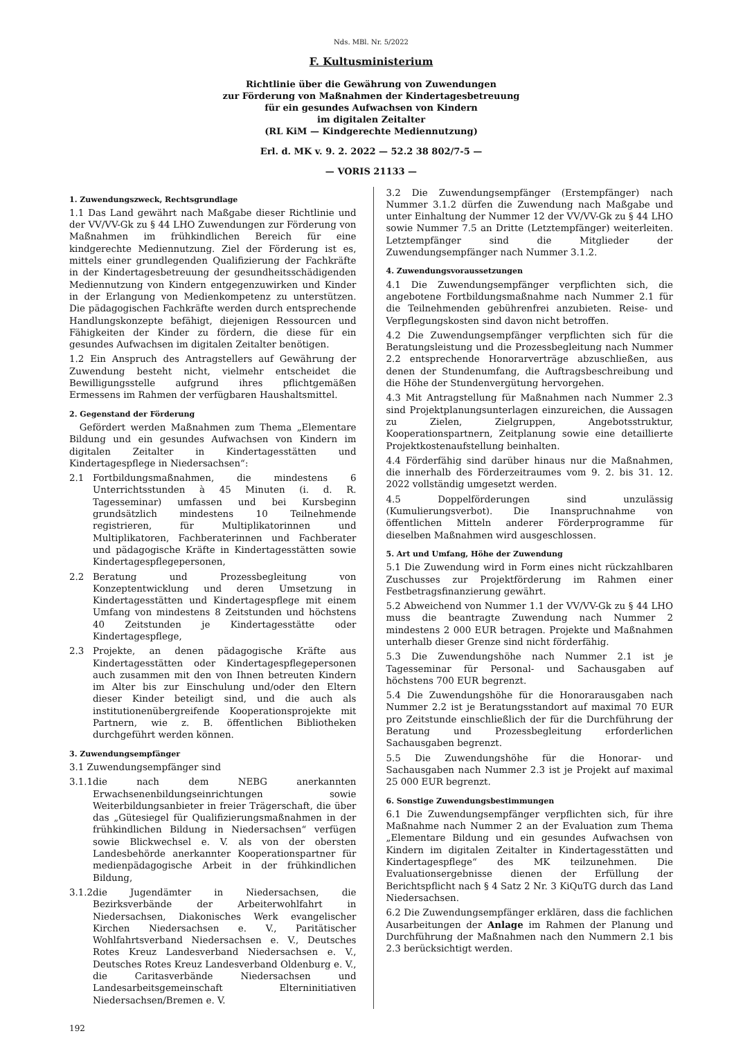Nds. MBl. Nr. 5/2022
F. Kultusministerium
Richtlinie über die Gewährung von Zuwendungen
zur Förderung von Maßnahmen der Kindertagesbetreuung
für ein gesundes Aufwachsen von Kindern
im digitalen Zeitalter
(RL KiM — Kindgerechte Mediennutzung)
Erl. d. MK v. 9. 2. 2022 — 52.2 38 802/7-5 —
— VORIS 21133 —
1. Zuwendungszweck, Rechtsgrundlage
1.1 Das Land gewährt nach Maßgabe dieser Richtlinie und der VV/VV-Gk zu § 44 LHO Zuwendungen zur Förderung von Maßnahmen im frühkindlichen Bereich für eine kindgerechte Mediennutzung. Ziel der Förderung ist es, mittels einer grundlegenden Qualifizierung der Fachkräfte in der Kindertagesbetreuung der gesundheitsschädigenden Mediennutzung von Kindern entgegenzuwirken und Kinder in der Erlangung von Medienkompetenz zu unterstützen. Die pädagogischen Fachkräfte werden durch entsprechende Handlungskonzepte befähigt, diejenigen Ressourcen und Fähigkeiten der Kinder zu fördern, die diese für ein gesundes Aufwachsen im digitalen Zeitalter benötigen.
1.2 Ein Anspruch des Antragstellers auf Gewährung der Zuwendung besteht nicht, vielmehr entscheidet die Bewilligungsstelle aufgrund ihres pflichtgemäßen Ermessens im Rahmen der verfügbaren Haushaltsmittel.
2. Gegenstand der Förderung
Gefördert werden Maßnahmen zum Thema „Elementare Bildung und ein gesundes Aufwachsen von Kindern im digitalen Zeitalter in Kindertagesstätten und Kindertagespflege in Niedersachsen“:
2.1 Fortbildungsmaßnahmen, die mindestens 6 Unterrichtsstunden à 45 Minuten (i. d. R. Tagesseminar) umfassen und bei Kursbeginn grundsätzlich mindestens 10 Teilnehmende registrieren, für Multiplikatorinnen und Multiplikatoren, Fachberaterinnen und Fachberater und pädagogische Kräfte in Kindertagesstätten sowie Kindertagespflegepersonen,
2.2 Beratung und Prozessbegleitung von Konzeptentwicklung und deren Umsetzung in Kindertagesstätten und Kindertagespflege mit einem Umfang von mindestens 8 Zeitstunden und höchstens 40 Zeitstunden je Kindertagesstätte oder Kindertagespflege,
2.3 Projekte, an denen pädagogische Kräfte aus Kindertagesstätten oder Kindertagespflegepersonen auch zusammen mit den von Ihnen betreuten Kindern im Alter bis zur Einschulung und/oder den Eltern dieser Kinder beteiligt sind, und die auch als institutionenübergreifende Kooperationsprojekte mit Partnern, wie z. B. öffentlichen Bibliotheken durchgeführt werden können.
3. Zuwendungsempfänger
3.1 Zuwendungsempfänger sind
3.1.1 die nach dem NEBG anerkannten Erwachsenenbildungseinrichtungen sowie Weiterbildungsanbieter in freier Trägerschaft, die über das „Gütesiegel für Qualifizierungsmaßnahmen in der frühkindlichen Bildung in Niedersachsen“ verfügen sowie Blickwechsel e. V. als von der obersten Landesbehörde anerkannter Kooperationspartner für medienpädagogische Arbeit in der frühkindlichen Bildung,
3.1.2 die Jugendämter in Niedersachsen, die Bezirksverbände der Arbeiterwohlfahrt in Niedersachsen, Diakonisches Werk evangelischer Kirchen Niedersachsen e. V., Paritätischer Wohlfahrtsverband Niedersachsen e. V., Deutsches Rotes Kreuz Landesverband Niedersachsen e. V., Deutsches Rotes Kreuz Landesverband Oldenburg e. V., die Caritasverbände Niedersachsen und Landesarbeitsgemeinschaft Elterninitiativen Niedersachsen/Bremen e. V.
3.2 Die Zuwendungsempfänger (Erstempfänger) nach Nummer 3.1.2 dürfen die Zuwendung nach Maßgabe und unter Einhaltung der Nummer 12 der VV/VV-Gk zu § 44 LHO sowie Nummer 7.5 an Dritte (Letztempfänger) weiterleiten. Letztempfänger sind die Mitglieder der Zuwendungsempfänger nach Nummer 3.1.2.
4. Zuwendungsvoraussetzungen
4.1 Die Zuwendungsempfänger verpflichten sich, die angebotene Fortbildungsmaßnahme nach Nummer 2.1 für die Teilnehmenden gebührenfrei anzubieten. Reise- und Verpflegungskosten sind davon nicht betroffen.
4.2 Die Zuwendungsempfänger verpflichten sich für die Beratungsleistung und die Prozessbegleitung nach Nummer 2.2 entsprechende Honorarverträge abzuschließen, aus denen der Stundenumfang, die Auftragsbeschreibung und die Höhe der Stundenvergütung hervorgehen.
4.3 Mit Antragstellung für Maßnahmen nach Nummer 2.3 sind Projektplanungsunterlagen einzureichen, die Aussagen zu Zielen, Zielgruppen, Angebotsstruktur, Kooperationspartnern, Zeitplanung sowie eine detaillierte Projektkostenaufstellung beinhalten.
4.4 Förderfähig sind darüber hinaus nur die Maßnahmen, die innerhalb des Förderzeitraumes vom 9. 2. bis 31. 12. 2022 vollständig umgesetzt werden.
4.5 Doppelförderungen sind unzulässig (Kumulierungsverbot). Die Inanspruchnahme von öffentlichen Mitteln anderer Förderprogramme für dieselben Maßnahmen wird ausgeschlossen.
5. Art und Umfang, Höhe der Zuwendung
5.1 Die Zuwendung wird in Form eines nicht rückzahlbaren Zuschusses zur Projektförderung im Rahmen einer Festbetragsfinanzierung gewährt.
5.2 Abweichend von Nummer 1.1 der VV/VV-Gk zu § 44 LHO muss die beantragte Zuwendung nach Nummer 2 mindestens 2 000 EUR betragen. Projekte und Maßnahmen unterhalb dieser Grenze sind nicht förderfähig.
5.3 Die Zuwendungshöhe nach Nummer 2.1 ist je Tagesseminar für Personal- und Sachausgaben auf höchstens 700 EUR begrenzt.
5.4 Die Zuwendungshöhe für die Honorarausgaben nach Nummer 2.2 ist je Beratungsstandort auf maximal 70 EUR pro Zeitstunde einschließlich der für die Durchführung der Beratung und Prozessbegleitung erforderlichen Sachausgaben begrenzt.
5.5 Die Zuwendungshöhe für die Honorar- und Sachausgaben nach Nummer 2.3 ist je Projekt auf maximal 25 000 EUR begrenzt.
6. Sonstige Zuwendungsbestimmungen
6.1 Die Zuwendungsempfänger verpflichten sich, für ihre Maßnahme nach Nummer 2 an der Evaluation zum Thema „Elementare Bildung und ein gesundes Aufwachsen von Kindern im digitalen Zeitalter in Kindertagesstätten und Kindertagespflege“ des MK teilzunehmen. Die Evaluationsergebnisse dienen der Erfüllung der Berichtspflicht nach § 4 Satz 2 Nr. 3 KiQuTG durch das Land Niedersachsen.
6.2 Die Zuwendungsempfänger erklären, dass die fachlichen Ausarbeitungen der Anlage im Rahmen der Planung und Durchführung der Maßnahmen nach den Nummern 2.1 bis 2.3 berücksichtigt werden.
192